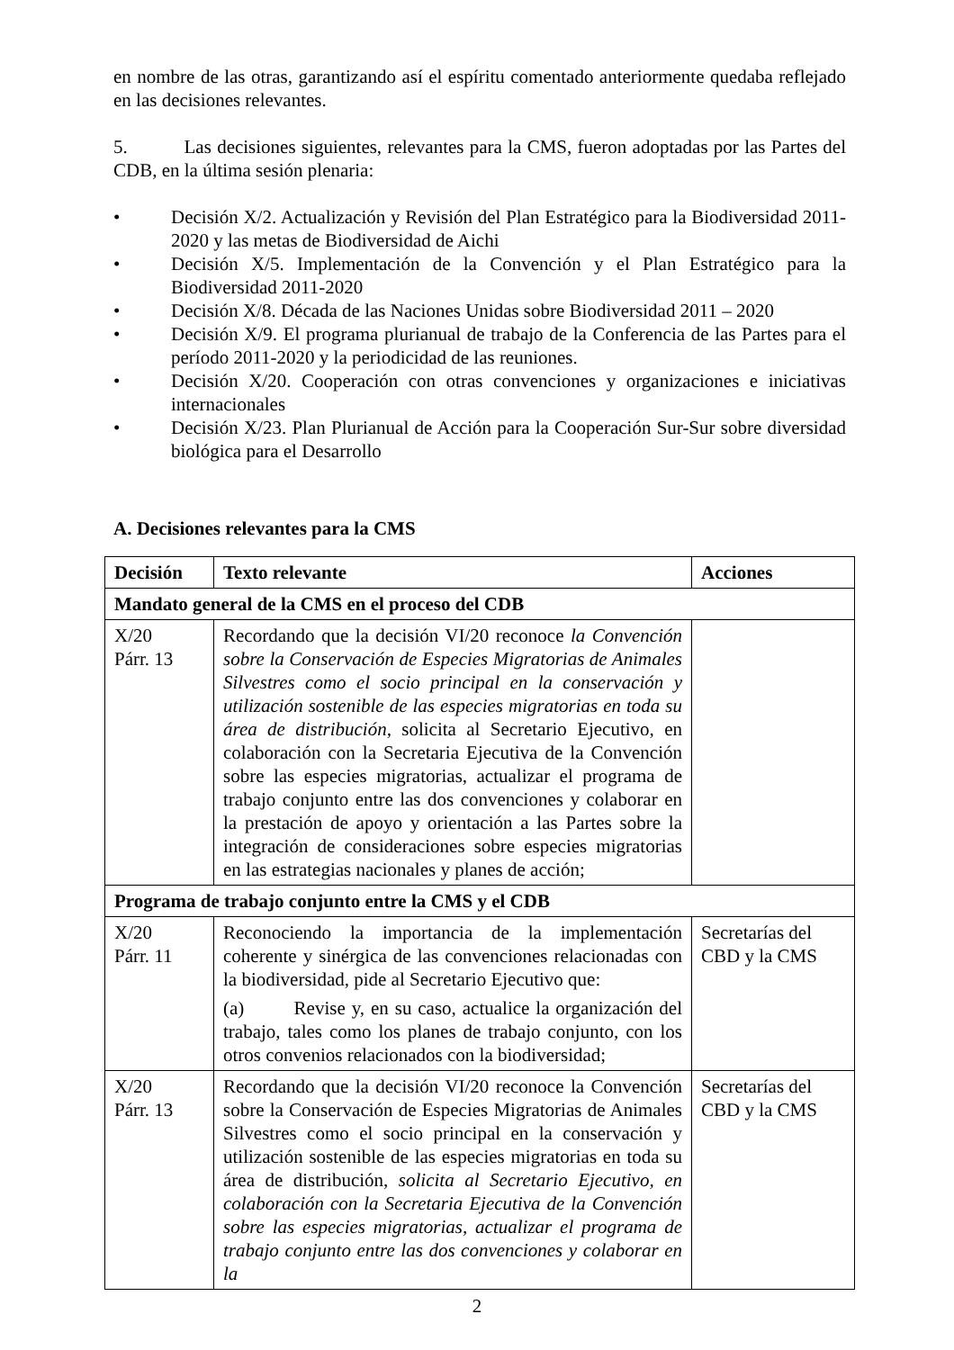en nombre de las otras, garantizando así el espíritu comentado anteriormente quedaba reflejado en las decisiones relevantes.
5. Las decisiones siguientes, relevantes para la CMS, fueron adoptadas por las Partes del CDB, en la última sesión plenaria:
• Decisión X/2. Actualización y Revisión del Plan Estratégico para la Biodiversidad 2011-2020 y las metas de Biodiversidad de Aichi
• Decisión X/5. Implementación de la Convención y el Plan Estratégico para la Biodiversidad 2011-2020
• Decisión X/8. Década de las Naciones Unidas sobre Biodiversidad 2011 – 2020
• Decisión X/9. El programa plurianual de trabajo de la Conferencia de las Partes para el período 2011-2020 y la periodicidad de las reuniones.
• Decisión X/20. Cooperación con otras convenciones y organizaciones e iniciativas internacionales
• Decisión X/23. Plan Plurianual de Acción para la Cooperación Sur-Sur sobre diversidad biológica para el Desarrollo
A. Decisiones relevantes para la CMS
| Decisión | Texto relevante | Acciones |
| --- | --- | --- |
| Mandato general de la CMS en el proceso del CDB | | |
| X/20 Párr. 13 | Recordando que la decisión VI/20 reconoce la Convención sobre la Conservación de Especies Migratorias de Animales Silvestres como el socio principal en la conservación y utilización sostenible de las especies migratorias en toda su área de distribución, solicita al Secretario Ejecutivo, en colaboración con la Secretaria Ejecutiva de la Convención sobre las especies migratorias, actualizar el programa de trabajo conjunto entre las dos convenciones y colaborar en la prestación de apoyo y orientación a las Partes sobre la integración de consideraciones sobre especies migratorias en las estrategias nacionales y planes de acción; | |
| Programa de trabajo conjunto entre la CMS y el CDB | | |
| X/20 Párr. 11 | Reconociendo la importancia de la implementación coherente y sinérgica de las convenciones relacionadas con la biodiversidad, pide al Secretario Ejecutivo que: (a) Revise y, en su caso, actualice la organización del trabajo, tales como los planes de trabajo conjunto, con los otros convenios relacionados con la biodiversidad; | Secretarías del CBD y la CMS |
| X/20 Párr. 13 | Recordando que la decisión VI/20 reconoce la Convención sobre la Conservación de Especies Migratorias de Animales Silvestres como el socio principal en la conservación y utilización sostenible de las especies migratorias en toda su área de distribución, solicita al Secretario Ejecutivo, en colaboración con la Secretaria Ejecutiva de la Convención sobre las especies migratorias, actualizar el programa de trabajo conjunto entre las dos convenciones y colaborar en la | Secretarías del CBD y la CMS |
2